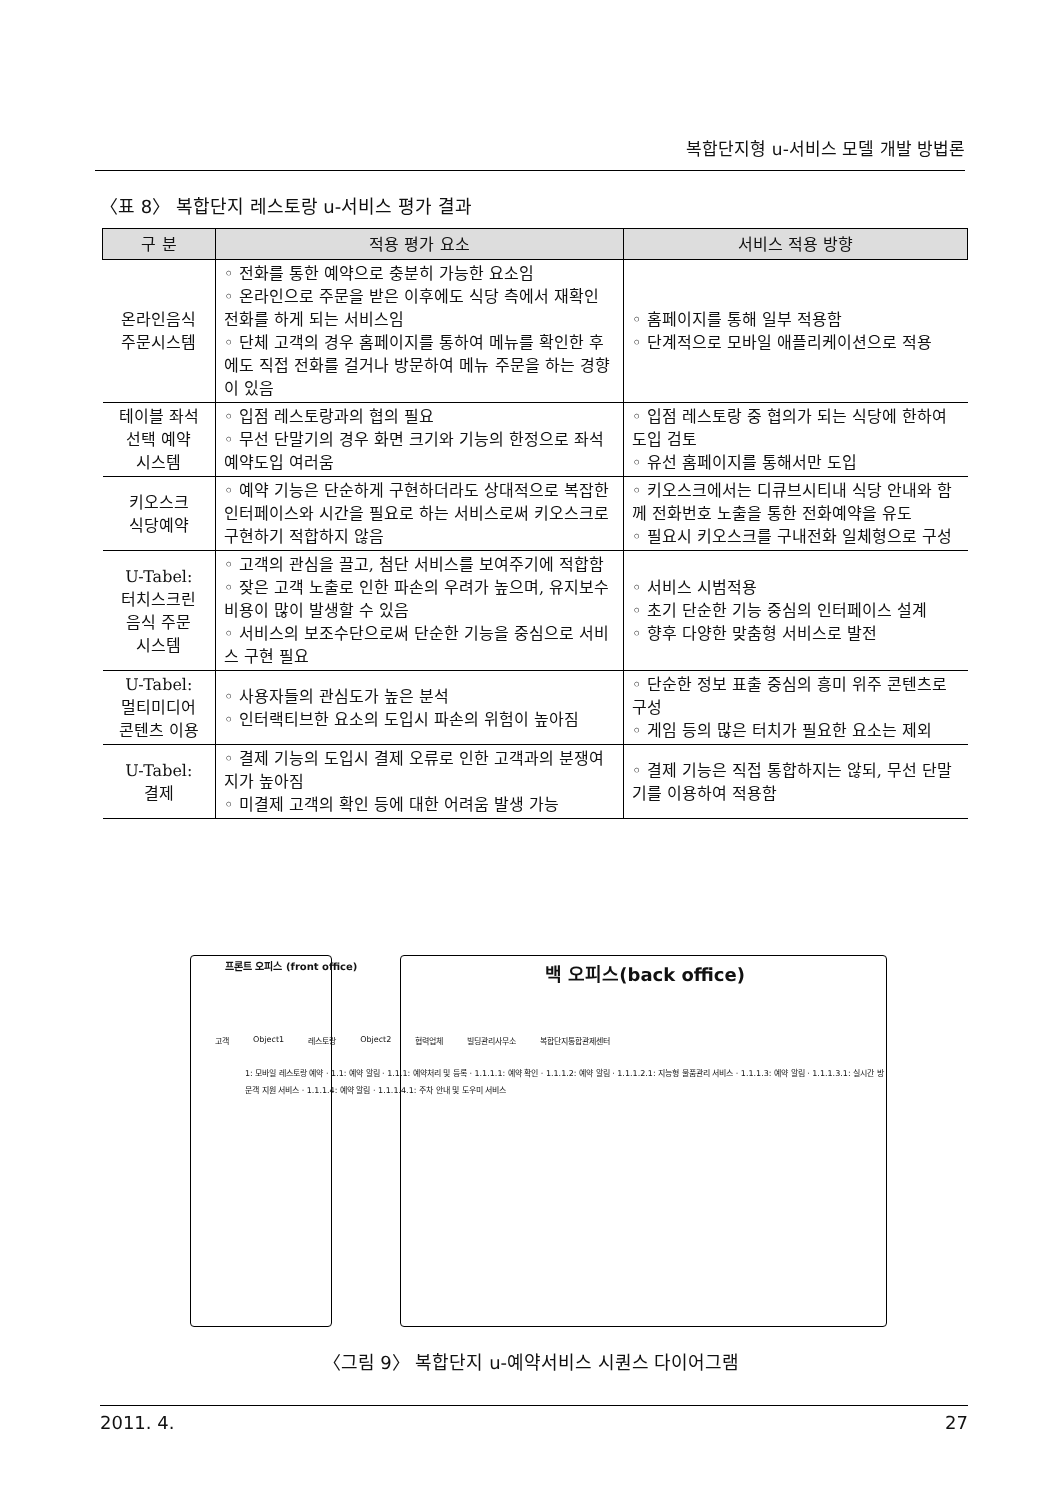복합단지형 u-서비스 모델 개발 방법론
〈표 8〉 복합단지 레스토랑 u-서비스 평가 결과
| 구 분 | 적용 평가 요소 | 서비스 적용 방향 |
| --- | --- | --- |
| 온라인음식 주문시스템 | ◦ 전화를 통한 예약으로 충분히 가능한 요소임 ◦ 온라인으로 주문을 받은 이후에도 식당 측에서 재확인 전화를 하게 되는 서비스임 ◦ 단체 고객의 경우 홈페이지를 통하여 메뉴를 확인한 후에도 직접 전화를 걸거나 방문하여 메뉴 주문을 하는 경향이 있음 | ◦ 홈페이지를 통해 일부 적용함 ◦ 단계적으로 모바일 애플리케이션으로 적용 |
| 테이블 좌석 선택 예약 시스템 | ◦ 입점 레스토랑과의 협의 필요 ◦ 무선 단말기의 경우 화면 크기와 기능의 한정으로 좌석예약도입 여러움 | ◦ 입점 레스토랑 중 협의가 되는 식당에 한하여 도입 검토 ◦ 유선 홈페이지를 통해서만 도입 |
| 키오스크 식당예약 | ◦ 예약 기능은 단순하게 구현하더라도 상대적으로 복잡한 인터페이스와 시간을 필요로 하는 서비스로써 키오스크로 구현하기 적합하지 않음 | ◦ 키오스크에서는 디큐브시티내 식당 안내와 함께 전화번호 노출을 통한 전화예약을 유도 ◦ 필요시 키오스크를 구내전화 일체형으로 구성 |
| U-Tabel: 터치스크린 음식 주문 시스템 | ◦ 고객의 관심을 끌고, 첨단 서비스를 보여주기에 적합함 ◦ 잦은 고객 노출로 인한 파손의 우려가 높으며, 유지보수 비용이 많이 발생할 수 있음 ◦ 서비스의 보조수단으로써 단순한 기능을 중심으로 서비스 구현 필요 | ◦ 서비스 시범적용 ◦ 초기 단순한 기능 중심의 인터페이스 설계 ◦ 향후 다양한 맞춤형 서비스로 발전 |
| U-Tabel: 멀티미디어 콘텐츠 이용 | ◦ 사용자들의 관심도가 높은 분석 ◦ 인터랙티브한 요소의 도입시 파손의 위험이 높아짐 | ◦ 단순한 정보 표출 중심의 흥미 위주 콘텐츠로 구성 ◦ 게임 등의 많은 터치가 필요한 요소는 제외 |
| U-Tabel: 결제 | ◦ 결제 기능의 도입시 결제 오류로 인한 고객과의 분쟁여지가 높아짐 ◦ 미결제 고객의 확인 등에 대한 어려움 발생 가능 | ◦ 결제 기능은 직접 통합하지는 않되, 무선 단말기를 이용하여 적용함 |
프론트 오피스 (front office) 백 오피스(back office)
고객 Object1 레스토랑 Object2 협력업체 빌딩관리사무소 복합단지통합관제센터
1: 모바일 레스토랑 예약 · 1.1: 예약 알림 · 1.1.1: 예약처리 및 등록 · 1.1.1.1: 예약 확인 · 1.1.1.2: 예약 알림 · 1.1.1.2.1: 지능형 물품관리 서비스 · 1.1.1.3: 예약 알림 · 1.1.1.3.1: 실시간 방문객 지원 서비스 · 1.1.1.4: 예약 알림 · 1.1.1.4.1: 주차 안내 및 도우미 서비스
〈그림 9〉 복합단지 u-예약서비스 시퀀스 다이어그램
2011. 4. 27